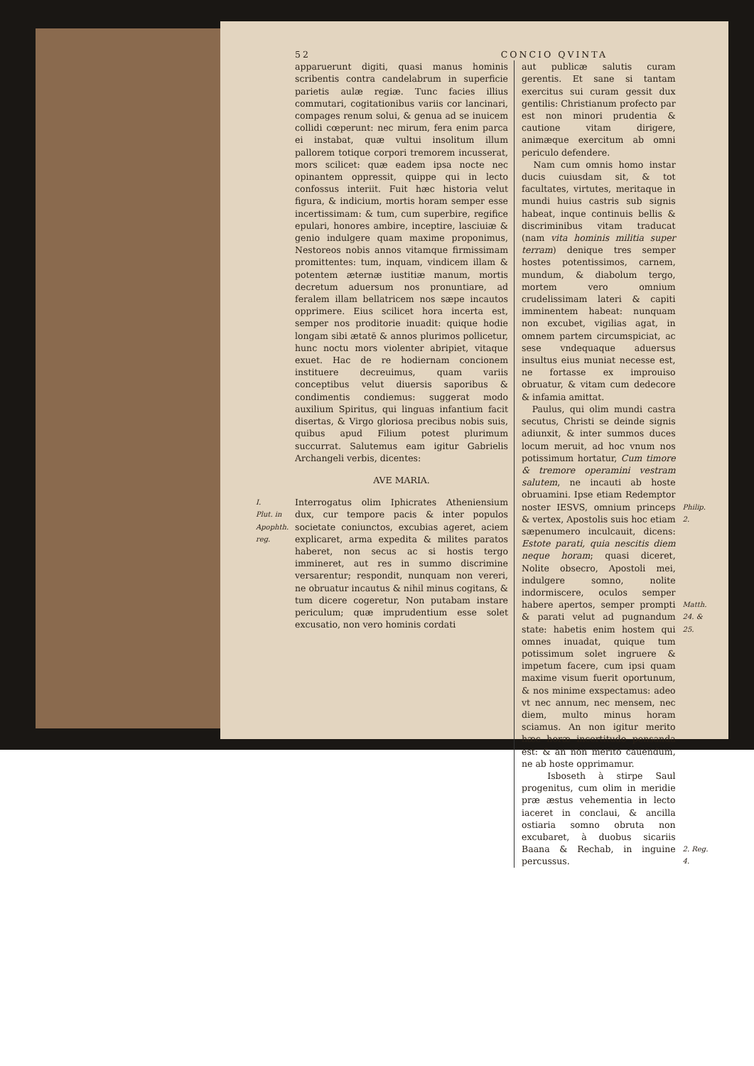52 CONCIO QVINTA
apparuerunt digiti, quasi manus hominis scribentis contra candelabrum in superficie parietis aulæ regiæ. Tunc facies illius commutari, cogitationibus variis cor lancinari, compages renum solui, & genua ad se inuicem collidi cœperunt: nec mirum, fera enim parca ei instabat, quæ vultui insolitum illum pallorem totique corpori tremorem incusserat, mors scilicet: quæ eadem ipsa nocte nec opinantem oppressit, quippe qui in lecto confossus interiit. Fuit hæc historia velut figura, & indicium, mortis horam semper esse incertissimam: & tum, cum superbire, regifice epulari, honores ambire, inceptire, lasciuiæ & genio indulgere quam maxime proponimus, Nestoreos nobis annos vitamque firmissimam promittentes: tum, inquam, vindicem illam & potentem æternæ iustitiæ manum, mortis decretum aduersum nos pronuntiare, ad feralem illam bellatricem nos sæpe incautos opprimere. Eius scilicet hora incerta est, semper nos proditorie inuadit: quique hodie longam sibi ætatē & annos plurimos pollicetur, hunc noctu mors violenter abripiet, vitaque exuet. Hac de re hodiernam concionem instituere decreuimus, quam variis conceptibus velut diuersis saporibus & condimentis condiemus: suggerat modo auxilium Spiritus, qui linguas infantium facit disertas, & Virgo gloriosa precibus nobis suis, quibus apud Filium potest plurimum succurrat. Salutemus eam igitur Gabrielis Archangeli verbis, dicentes:
AVE MARIA.
I.
Plut. in Apophth. reg.
Interrogatus olim Iphicrates Atheniensium dux, cur tempore pacis & inter populos societate coniunctos, excubias ageret, aciem explicaret, arma expedita & milites paratos haberet, non secus ac si hostis tergo immineret, aut res in summo discrimine versarentur; respondit, nunquam non vereri, ne obruatur incautus & nihil minus cogitans, & tum dicere cogeretur, Non putabam instare periculum; quæ imprudentium esse solet excusatio, non vero hominis cordati
aut publicæ salutis curam gerentis. Et sane si tantam exercitus sui curam gessit dux gentilis: Christianum profecto par est non minori prudentia & cautione vitam dirigere, animæque exercitum ab omni periculo defendere.
Nam cum omnis homo instar ducis cuiusdam sit, & tot facultates, virtutes, meritaque in mundi huius castris sub signis habeat, inque continuis bellis & discriminibus vitam traducat (nam vita hominis militia super terram) denique tres semper hostes potentissimos, carnem, mundum, & diabolum tergo, mortem vero omnium crudelissimam lateri & capiti imminentem habeat: nunquam non excubet, vigilias agat, in omnem partem circumspiciat, ac sese vndequaque aduersus insultus eius muniat necesse est, ne fortasse ex improuiso obruatur, & vitam cum dedecore & infamia amittat.
Paulus, qui olim mundi castra secutus, Christi se deinde signis adiunxit, & inter summos duces locum meruit, ad hoc vnum nos potissimum hortatur, Cum timore & tremore operamini vestram salutem, ne incauti ab hoste obruamini. Ipse etiam Redemptor noster IESVS, omnium princeps & vertex, Apostolis suis hoc etiam sæpenumero inculcauit, dicens: Estote parati, quia nescitis diem neque horam; quasi diceret, Nolite obsecro, Apostoli mei, indulgere somno, nolite indormiscere, oculos semper habere apertos, semper prompti & parati velut ad pugnandum state: habetis enim hostem qui omnes inuadat, quique tum potissimum solet ingruere & impetum facere, cum ipsi quam maxime visum fuerit oportunum, & nos minime exspectamus: adeo vt nec annum, nec mensem, nec diem, multo minus horam sciamus. An non igitur merito hæc horæ incertitudo pensanda est: & an non merito cauendum, ne ab hoste opprimamur.
Isboseth à stirpe Saul progenitus, cum olim in meridie præ æstus vehementia in lecto iaceret in conclaui, & ancilla ostiaria somno obruta non excubaret, à duobus sicariis Baana & Rechab, in inguine percussus.
Philip. 2.
Matth. 24. & 25.
2. Reg. 4.